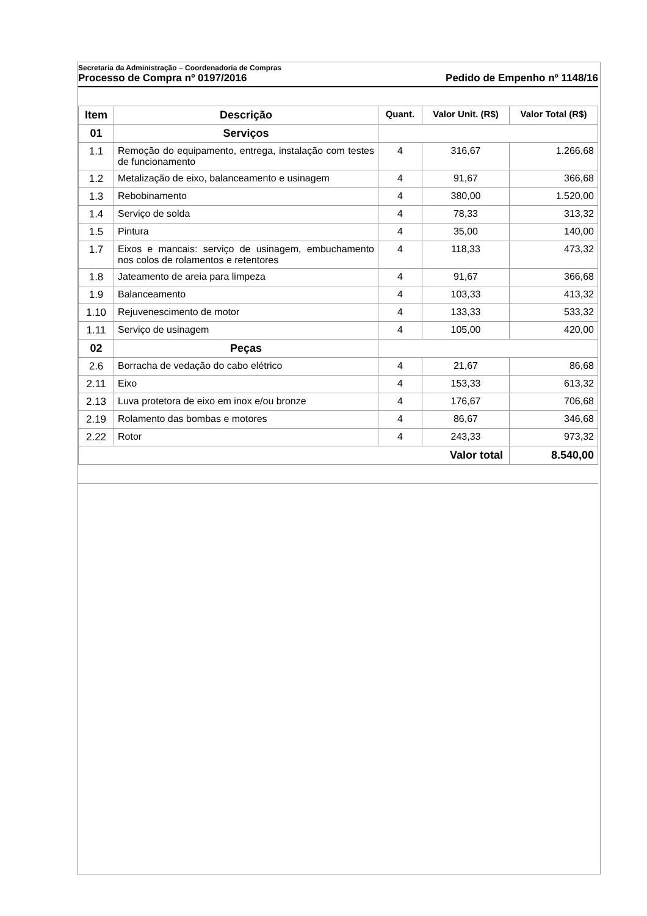Secretaria da Administração – Coordenadoria de Compras
Processo de Compra nº 0197/2016 Pedido de Empenho nº 1148/16
| Item | Descrição | Quant. | Valor Unit. (R$) | Valor Total (R$) |
| --- | --- | --- | --- | --- |
| 01 | Serviços | | | |
| 1.1 | Remoção do equipamento, entrega, instalação com testes de funcionamento | 4 | 316,67 | 1.266,68 |
| 1.2 | Metalização de eixo, balanceamento e usinagem | 4 | 91,67 | 366,68 |
| 1.3 | Rebobinamento | 4 | 380,00 | 1.520,00 |
| 1.4 | Serviço de solda | 4 | 78,33 | 313,32 |
| 1.5 | Pintura | 4 | 35,00 | 140,00 |
| 1.7 | Eixos e mancais: serviço de usinagem, embuchamento nos colos de rolamentos e retentores | 4 | 118,33 | 473,32 |
| 1.8 | Jateamento de areia para limpeza | 4 | 91,67 | 366,68 |
| 1.9 | Balanceamento | 4 | 103,33 | 413,32 |
| 1.10 | Rejuvenescimento de motor | 4 | 133,33 | 533,32 |
| 1.11 | Serviço de usinagem | 4 | 105,00 | 420,00 |
| 02 | Peças | | | |
| 2.6 | Borracha de vedação do cabo elétrico | 4 | 21,67 | 86,68 |
| 2.11 | Eixo | 4 | 153,33 | 613,32 |
| 2.13 | Luva protetora de eixo em inox e/ou bronze | 4 | 176,67 | 706,68 |
| 2.19 | Rolamento das bombas e motores | 4 | 86,67 | 346,68 |
| 2.22 | Rotor | 4 | 243,33 | 973,32 |
| Valor total | | | | 8.540,00 |